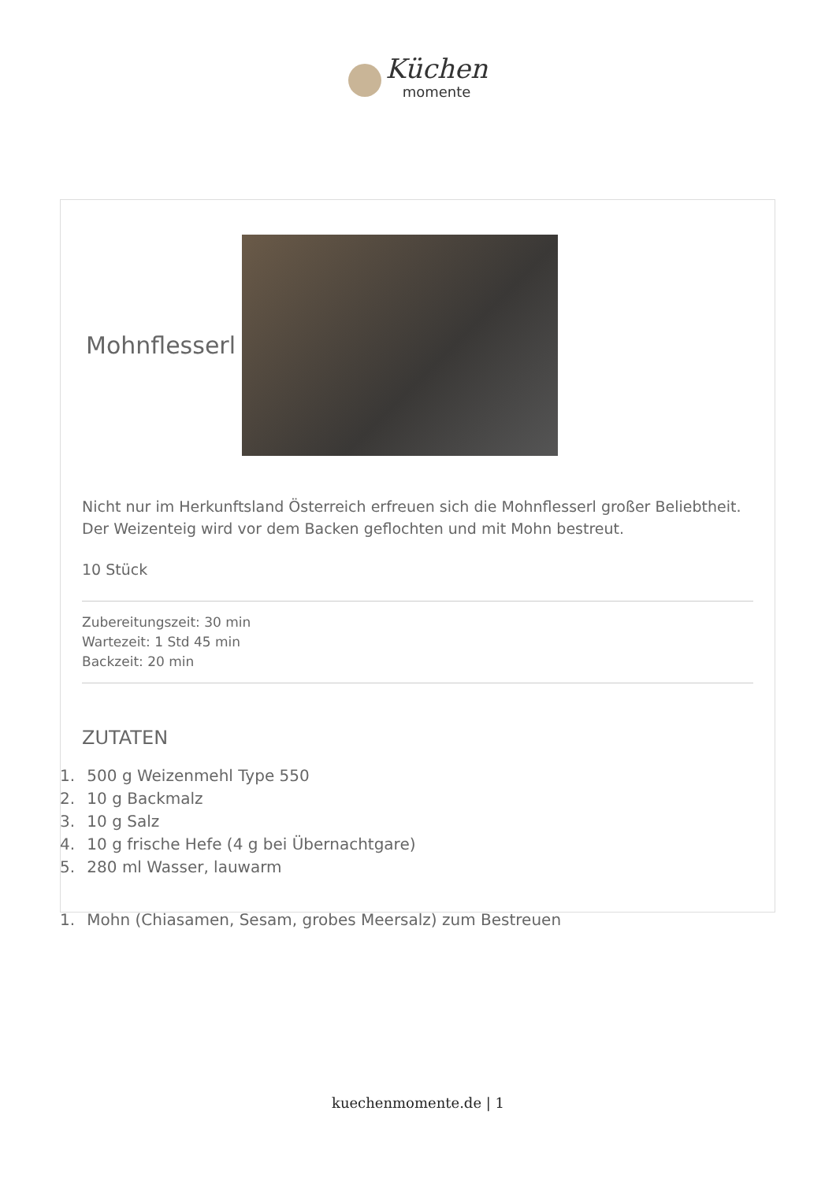Küchen momente
Mohnflesserl
Nicht nur im Herkunftsland Österreich erfreuen sich die Mohnflesserl großer Beliebtheit. Der Weizenteig wird vor dem Backen geflochten und mit Mohn bestreut.
10 Stück
Zubereitungszeit: 30 min
Wartezeit: 1 Std 45 min
Backzeit: 20 min
ZUTATEN
1. 500 g Weizenmehl Type 550
2. 10 g Backmalz
3. 10 g Salz
4. 10 g frische Hefe (4 g bei Übernachtgare)
5. 280 ml Wasser, lauwarm
1. Mohn (Chiasamen, Sesam, grobes Meersalz) zum Bestreuen
kuechenmomente.de | 1